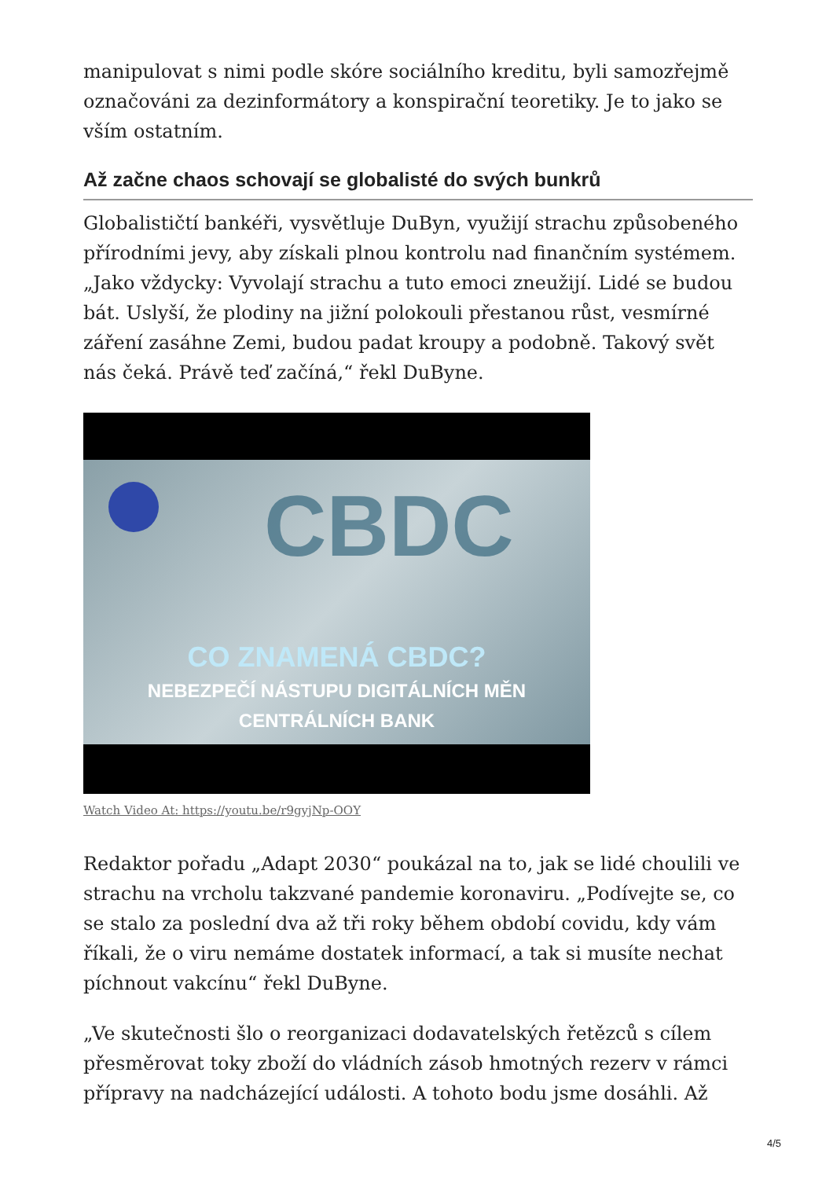manipulovat s nimi podle skóre sociálního kreditu, byli samozřejmě označováni za dezinformátory a konspirační teoretiky. Je to jako se vším ostatním.
Až začne chaos schovají se globalisté do svých bunkrů
Globalističtí bankéři, vysvětluje DuByn, využijí strachu způsobeného přírodními jevy, aby získali plnou kontrolu nad finančním systémem. „Jako vždycky: Vyvolají strachu a tuto emoci zneužijí. Lidé se budou bát. Uslyší, že plodiny na jižní polokouli přestanou růst, vesmírné záření zasáhne Zemi, budou padat kroupy a podobně. Takový svět nás čeká. Právě teď začíná,“ řekl DuByne.
CBDC
CO ZNAMENÁ CBDC?
NEBEZPEČÍ NÁSTUPU DIGITÁLNÍCH MĚN
CENTRÁLNÍCH BANK
Watch Video At: https://youtu.be/r9gyjNp-OOY
Redaktor pořadu „Adapt 2030“ poukázal na to, jak se lidé choulili ve strachu na vrcholu takzvané pandemie koronaviru. „Podívejte se, co se stalo za poslední dva až tři roky během období covidu, kdy vám říkali, že o viru nemáme dostatek informací, a tak si musíte nechat píchnout vakcínu“ řekl DuByne.
„Ve skutečnosti šlo o reorganizaci dodavatelských řetězců s cílem přesměrovat toky zboží do vládních zásob hmotných rezerv v rámci přípravy na nadcházející události. A tohoto bodu jsme dosáhli. Až
4/5